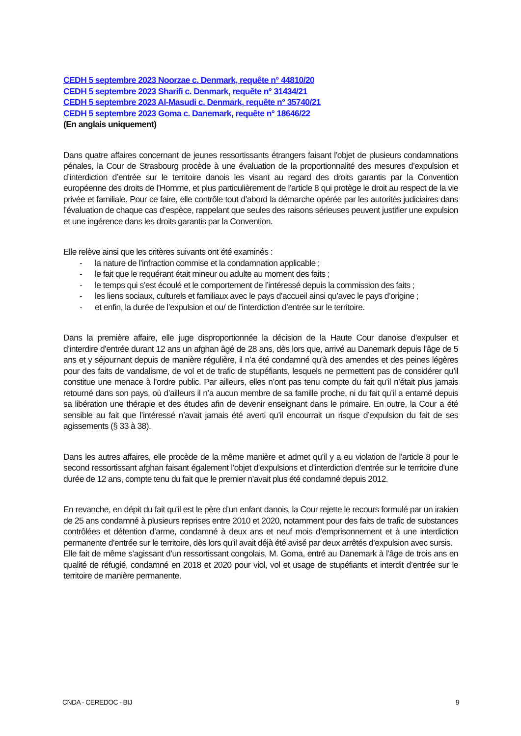CEDH 5 septembre 2023 Noorzae c. Denmark, requête n° 44810/20
CEDH 5 septembre 2023 Sharifi c. Denmark, requête n° 31434/21
CEDH 5 septembre 2023 Al-Masudi c. Denmark, requête n° 35740/21
CEDH 5 septembre 2023 Goma c. Danemark, requête n° 18646/22
(En anglais uniquement)
Dans quatre affaires concernant de jeunes ressortissants étrangers faisant l’objet de plusieurs condamnations pénales, la Cour de Strasbourg procède à une évaluation de la proportionnalité des mesures d’expulsion et d’interdiction d’entrée sur le territoire danois les visant au regard des droits garantis par la Convention européenne des droits de l’Homme, et plus particulièrement de l’article 8 qui protège le droit au respect de la vie privée et familiale. Pour ce faire, elle contrôle tout d’abord la démarche opérée par les autorités judiciaires dans l’évaluation de chaque cas d’espèce, rappelant que seules des raisons sérieuses peuvent justifier une expulsion et une ingérence dans les droits garantis par la Convention.
Elle relève ainsi que les critères suivants ont été examinés :
- la nature de l’infraction commise et la condamnation applicable ;
- le fait que le requérant était mineur ou adulte au moment des faits ;
- le temps qui s’est écoulé et le comportement de l’intéressé depuis la commission des faits ;
- les liens sociaux, culturels et familiaux avec le pays d’accueil ainsi qu’avec le pays d’origine ;
- et enfin, la durée de l’expulsion et ou/ de l’interdiction d’entrée sur le territoire.
Dans la première affaire, elle juge disproportionnée la décision de la Haute Cour danoise d’expulser et d’interdire d’entrée durant 12 ans un afghan âgé de 28 ans, dès lors que, arrivé au Danemark depuis l’âge de 5 ans et y séjournant depuis de manière régulière, il n’a été condamné qu’à des amendes et des peines légères pour des faits de vandalisme, de vol et de trafic de stupéfiants, lesquels ne permettent pas de considérer qu’il constitue une menace à l’ordre public. Par ailleurs, elles n’ont pas tenu compte du fait qu’il n’était plus jamais retourné dans son pays, où d’ailleurs il n’a aucun membre de sa famille proche, ni du fait qu’il a entamé depuis sa libération une thérapie et des études afin de devenir enseignant dans le primaire. En outre, la Cour a été sensible au fait que l’intéressé n’avait jamais été averti qu’il encourrait un risque d’expulsion du fait de ses agissements (§ 33 à 38).
Dans les autres affaires, elle procède de la même manière et admet qu’il y a eu violation de l’article 8 pour le second ressortissant afghan faisant également l’objet d’expulsions et d’interdiction d’entrée sur le territoire d’une durée de 12 ans, compte tenu du fait que le premier n’avait plus été condamné depuis 2012.
En revanche, en dépit du fait qu’il est le père d’un enfant danois, la Cour rejette le recours formulé par un irakien de 25 ans condamné à plusieurs reprises entre 2010 et 2020, notamment pour des faits de trafic de substances contrôlées et détention d’arme, condamné à deux ans et neuf mois d’emprisonnement et à une interdiction permanente d’entrée sur le territoire, dès lors qu’il avait déjà été avisé par deux arrêtés d’expulsion avec sursis.
Elle fait de même s’agissant d’un ressortissant congolais, M. Goma, entré au Danemark à l’âge de trois ans en qualité de réfugié, condamné en 2018 et 2020 pour viol, vol et usage de stupéfiants et interdit d’entrée sur le territoire de manière permanente.
CNDA - CEREDOC - BIJ 9